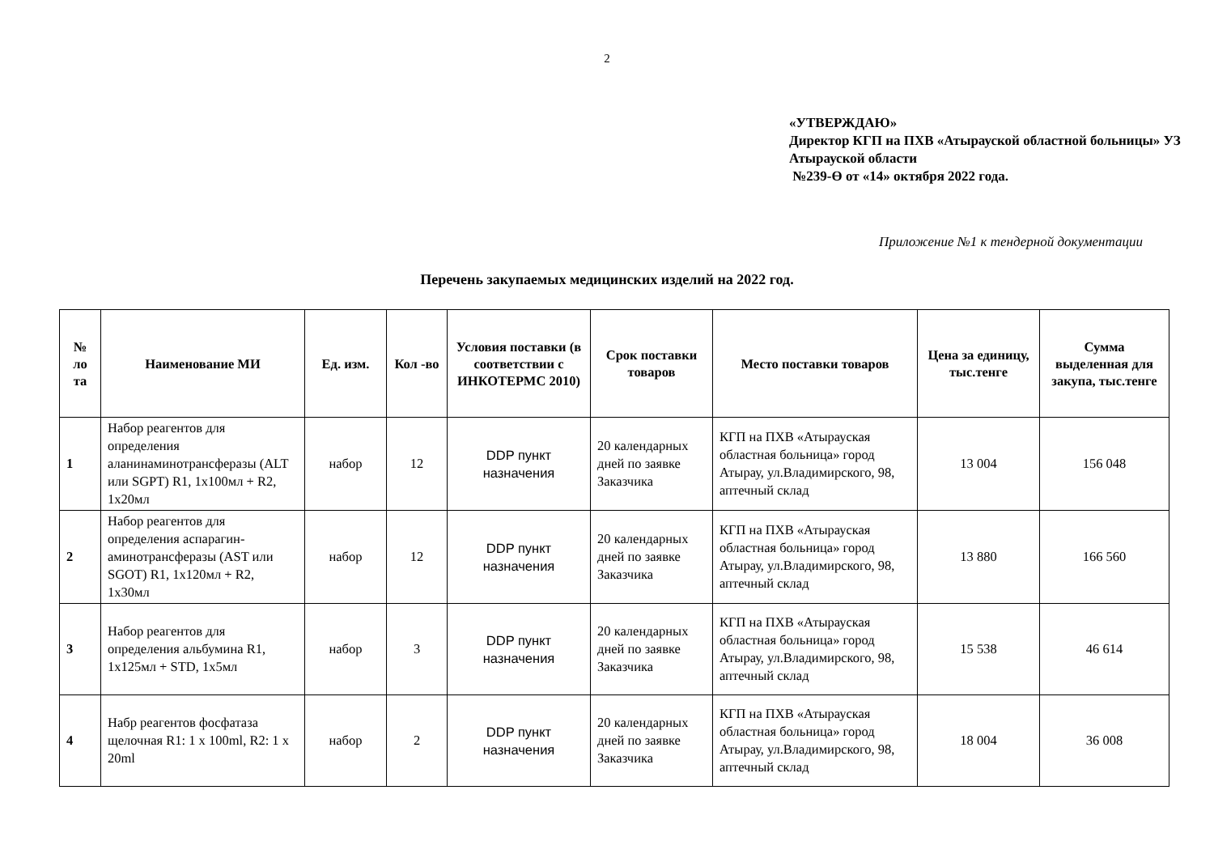2
«УТВЕРЖДАЮ»
Директор КГП на ПХВ «Атырауской областной больницы» УЗ Атырауской области
№239-Ө от «14» октября 2022 года.
Приложение №1 к тендерной документации
Перечень закупаемых медицинских изделий на 2022 год.
| № ло та | Наименование МИ | Ед. изм. | Кол -во | Условия поставки (в соответствии с ИНКОТЕРМС 2010) | Срок поставки товаров | Место поставки товаров | Цена за единицу, тыс.тенге | Сумма выделенная для закупа, тыс.тенге |
| --- | --- | --- | --- | --- | --- | --- | --- | --- |
| 1 | Набор реагентов для определения аланинаминотрансферазы (ALT или SGPT) R1, 1x100мл + R2, 1x20мл | набор | 12 | DDP пункт назначения | 20 календарных дней по заявке Заказчика | КГП на ПХВ «Атырауская областная больница» город Атырау, ул.Владимирского, 98, аптечный склад | 13 004 | 156 048 |
| 2 | Набор реагентов для определения аспарагин-аминотрансферазы (AST или SGOT) R1, 1x120мл + R2, 1x30мл | набор | 12 | DDP пункт назначения | 20 календарных дней по заявке Заказчика | КГП на ПХВ «Атырауская областная больница» город Атырау, ул.Владимирского, 98, аптечный склад | 13 880 | 166 560 |
| 3 | Набор реагентов для определения альбумина R1, 1x125мл + STD, 1x5мл | набор | 3 | DDP пункт назначения | 20 календарных дней по заявке Заказчика | КГП на ПХВ «Атырауская областная больница» город Атырау, ул.Владимирского, 98, аптечный склад | 15 538 | 46 614 |
| 4 | Набр реагентов фосфатаза щелочная R1: 1 x 100ml, R2: 1 x 20ml | набор | 2 | DDP пункт назначения | 20 календарных дней по заявке Заказчика | КГП на ПХВ «Атырауская областная больница» город Атырау, ул.Владимирского, 98, аптечный склад | 18 004 | 36 008 |